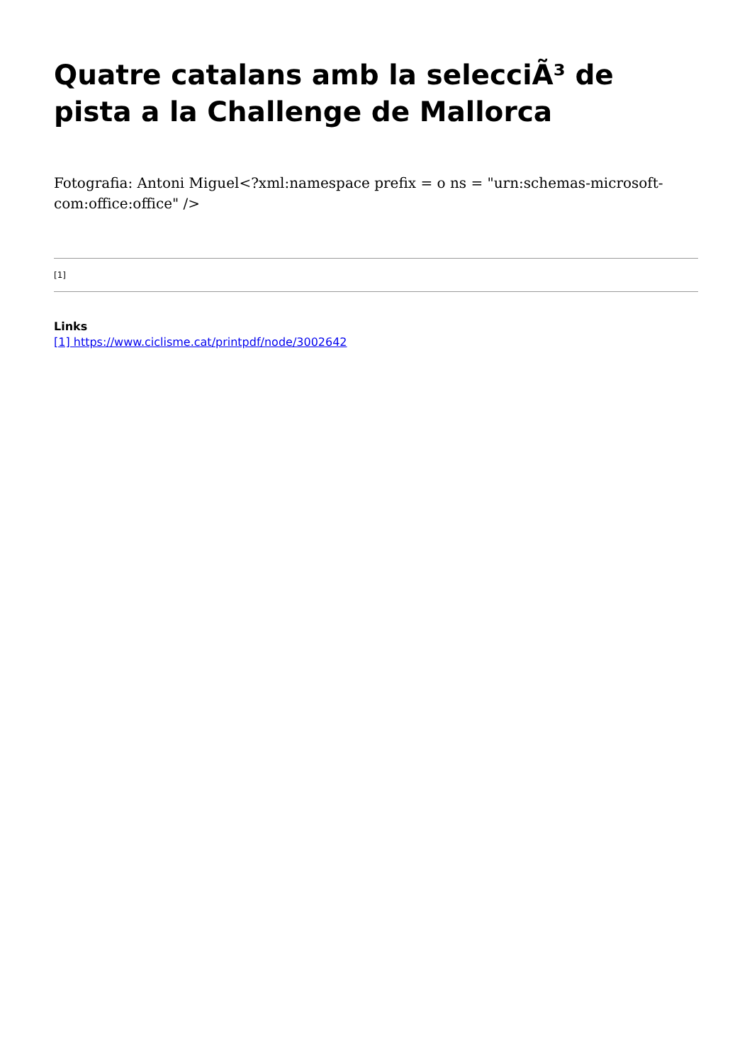Quatre catalans amb la selecciÃ³ de pista a la Challenge de Mallorca
Fotografia: Antoni Miguel<?xml:namespace prefix = o ns = "urn:schemas-microsoft-com:office:office" />
[1]
Links
[1] https://www.ciclisme.cat/printpdf/node/3002642